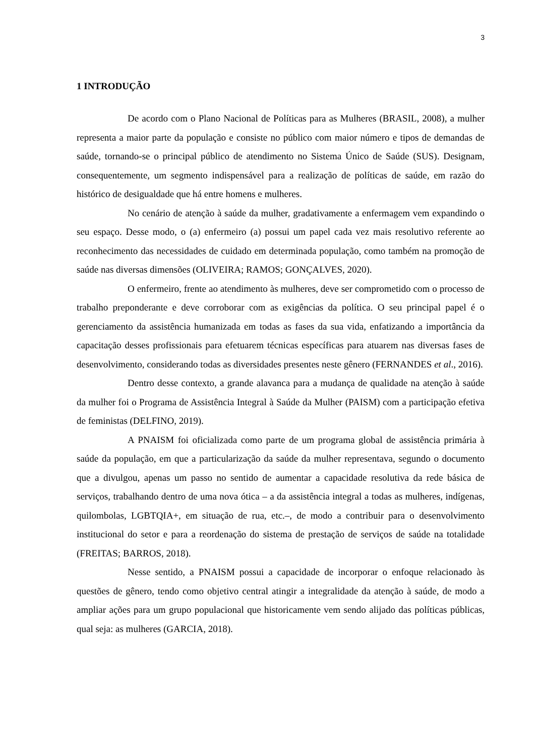3
1 INTRODUÇÃO
De acordo com o Plano Nacional de Políticas para as Mulheres (BRASIL, 2008), a mulher representa a maior parte da população e consiste no público com maior número e tipos de demandas de saúde, tornando-se o principal público de atendimento no Sistema Único de Saúde (SUS). Designam, consequentemente, um segmento indispensável para a realização de políticas de saúde, em razão do histórico de desigualdade que há entre homens e mulheres.
No cenário de atenção à saúde da mulher, gradativamente a enfermagem vem expandindo o seu espaço. Desse modo, o (a) enfermeiro (a) possui um papel cada vez mais resolutivo referente ao reconhecimento das necessidades de cuidado em determinada população, como também na promoção de saúde nas diversas dimensões (OLIVEIRA; RAMOS; GONÇALVES, 2020).
O enfermeiro, frente ao atendimento às mulheres, deve ser comprometido com o processo de trabalho preponderante e deve corroborar com as exigências da política. O seu principal papel é o gerenciamento da assistência humanizada em todas as fases da sua vida, enfatizando a importância da capacitação desses profissionais para efetuarem técnicas específicas para atuarem nas diversas fases de desenvolvimento, considerando todas as diversidades presentes neste gênero (FERNANDES et al., 2016).
Dentro desse contexto, a grande alavanca para a mudança de qualidade na atenção à saúde da mulher foi o Programa de Assistência Integral à Saúde da Mulher (PAISM) com a participação efetiva de feministas (DELFINO, 2019).
A PNAISM foi oficializada como parte de um programa global de assistência primária à saúde da população, em que a particularização da saúde da mulher representava, segundo o documento que a divulgou, apenas um passo no sentido de aumentar a capacidade resolutiva da rede básica de serviços, trabalhando dentro de uma nova ótica – a da assistência integral a todas as mulheres, indígenas, quilombolas, LGBTQIA+, em situação de rua, etc.–, de modo a contribuir para o desenvolvimento institucional do setor e para a reordenação do sistema de prestação de serviços de saúde na totalidade (FREITAS; BARROS, 2018).
Nesse sentido, a PNAISM possui a capacidade de incorporar o enfoque relacionado às questões de gênero, tendo como objetivo central atingir a integralidade da atenção à saúde, de modo a ampliar ações para um grupo populacional que historicamente vem sendo alijado das políticas públicas, qual seja: as mulheres (GARCIA, 2018).